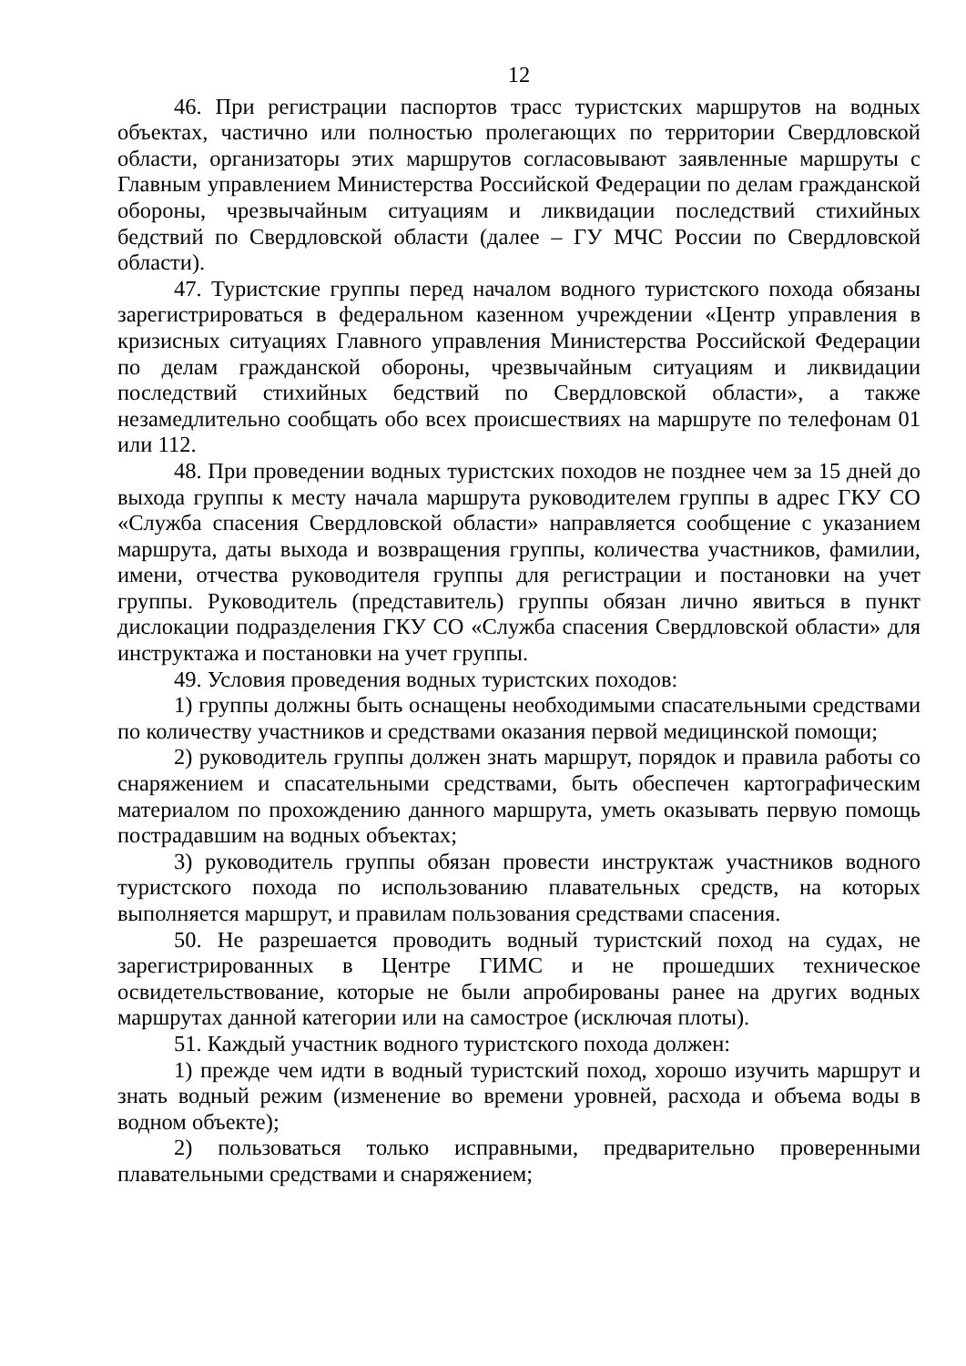12
46. При регистрации паспортов трасс туристских маршрутов на водных объектах, частично или полностью пролегающих по территории Свердловской области, организаторы этих маршрутов согласовывают заявленные маршруты с Главным управлением Министерства Российской Федерации по делам гражданской обороны, чрезвычайным ситуациям и ликвидации последствий стихийных бедствий по Свердловской области (далее – ГУ МЧС России по Свердловской области).
47. Туристские группы перед началом водного туристского похода обязаны зарегистрироваться в федеральном казенном учреждении «Центр управления в кризисных ситуациях Главного управления Министерства Российской Федерации по делам гражданской обороны, чрезвычайным ситуациям и ликвидации последствий стихийных бедствий по Свердловской области», а также незамедлительно сообщать обо всех происшествиях на маршруте по телефонам 01 или 112.
48. При проведении водных туристских походов не позднее чем за 15 дней до выхода группы к месту начала маршрута руководителем группы в адрес ГКУ СО «Служба спасения Свердловской области» направляется сообщение с указанием маршрута, даты выхода и возвращения группы, количества участников, фамилии, имени, отчества руководителя группы для регистрации и постановки на учет группы. Руководитель (представитель) группы обязан лично явиться в пункт дислокации подразделения ГКУ СО «Служба спасения Свердловской области» для инструктажа и постановки на учет группы.
49. Условия проведения водных туристских походов:
1) группы должны быть оснащены необходимыми спасательными средствами по количеству участников и средствами оказания первой медицинской помощи;
2) руководитель группы должен знать маршрут, порядок и правила работы со снаряжением и спасательными средствами, быть обеспечен картографическим материалом по прохождению данного маршрута, уметь оказывать первую помощь пострадавшим на водных объектах;
3) руководитель группы обязан провести инструктаж участников водного туристского похода по использованию плавательных средств, на которых выполняется маршрут, и правилам пользования средствами спасения.
50. Не разрешается проводить водный туристский поход на судах, не зарегистрированных в Центре ГИМС и не прошедших техническое освидетельствование, которые не были апробированы ранее на других водных маршрутах данной категории или на самострое (исключая плоты).
51. Каждый участник водного туристского похода должен:
1) прежде чем идти в водный туристский поход, хорошо изучить маршрут и знать водный режим (изменение во времени уровней, расхода и объема воды в водном объекте);
2) пользоваться только исправными, предварительно проверенными плавательными средствами и снаряжением;